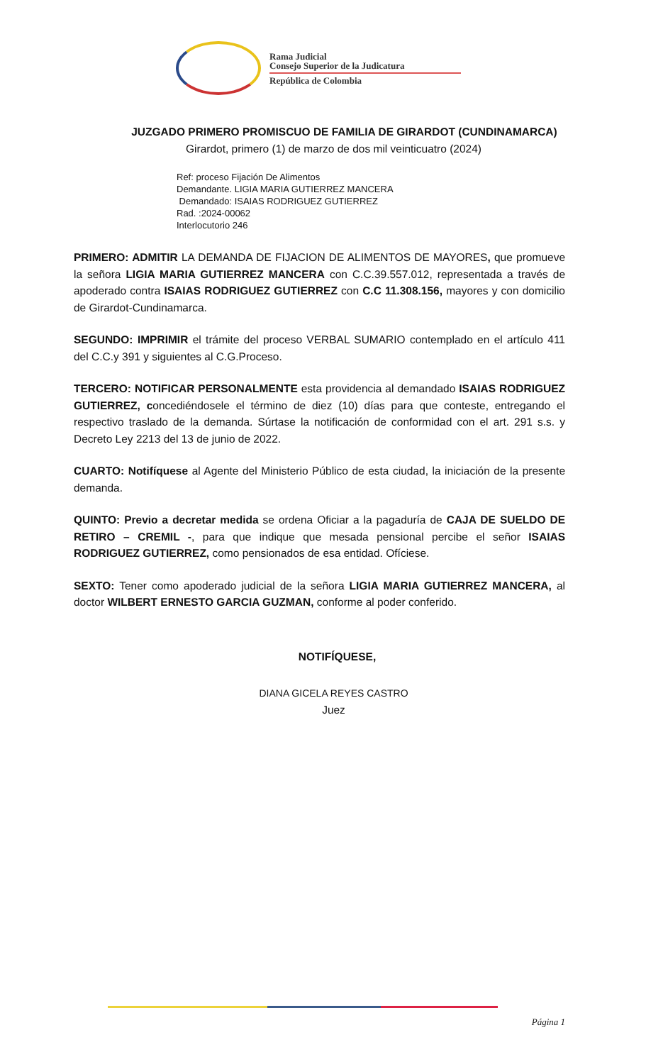Rama Judicial
Consejo Superior de la Judicatura
República de Colombia
JUZGADO PRIMERO PROMISCUO DE FAMILIA DE GIRARDOT (CUNDINAMARCA)
Girardot, primero (1) de marzo de dos mil veinticuatro (2024)
Ref: proceso Fijación De Alimentos
Demandante. LIGIA MARIA GUTIERREZ MANCERA
Demandado: ISAIAS RODRIGUEZ GUTIERREZ
Rad. :2024-00062
Interlocutorio 246
PRIMERO: ADMITIR LA DEMANDA DE FIJACION DE ALIMENTOS DE MAYORES, que promueve la señora LIGIA MARIA GUTIERREZ MANCERA con C.C.39.557.012, representada a través de apoderado contra ISAIAS RODRIGUEZ GUTIERREZ con C.C 11.308.156, mayores y con domicilio de Girardot-Cundinamarca.
SEGUNDO: IMPRIMIR el trámite del proceso VERBAL SUMARIO contemplado en el artículo 411 del C.C.y 391 y siguientes al C.G.Proceso.
TERCERO: NOTIFICAR PERSONALMENTE esta providencia al demandado ISAIAS RODRIGUEZ GUTIERREZ, concediéndosele el término de diez (10) días para que conteste, entregando el respectivo traslado de la demanda. Súrtase la notificación de conformidad con el art. 291 s.s. y Decreto Ley 2213 del 13 de junio de 2022.
CUARTO: Notifíquese al Agente del Ministerio Público de esta ciudad, la iniciación de la presente demanda.
QUINTO: Previo a decretar medida se ordena Oficiar a la pagaduría de CAJA DE SUELDO DE RETIRO – CREMIL -, para que indique que mesada pensional percibe el señor ISAIAS RODRIGUEZ GUTIERREZ, como pensionados de esa entidad. Ofíciese.
SEXTO: Tener como apoderado judicial de la señora LIGIA MARIA GUTIERREZ MANCERA, al doctor WILBERT ERNESTO GARCIA GUZMAN, conforme al poder conferido.
NOTIFÍQUESE,
DIANA GICELA REYES CASTRO
Juez
Página 1